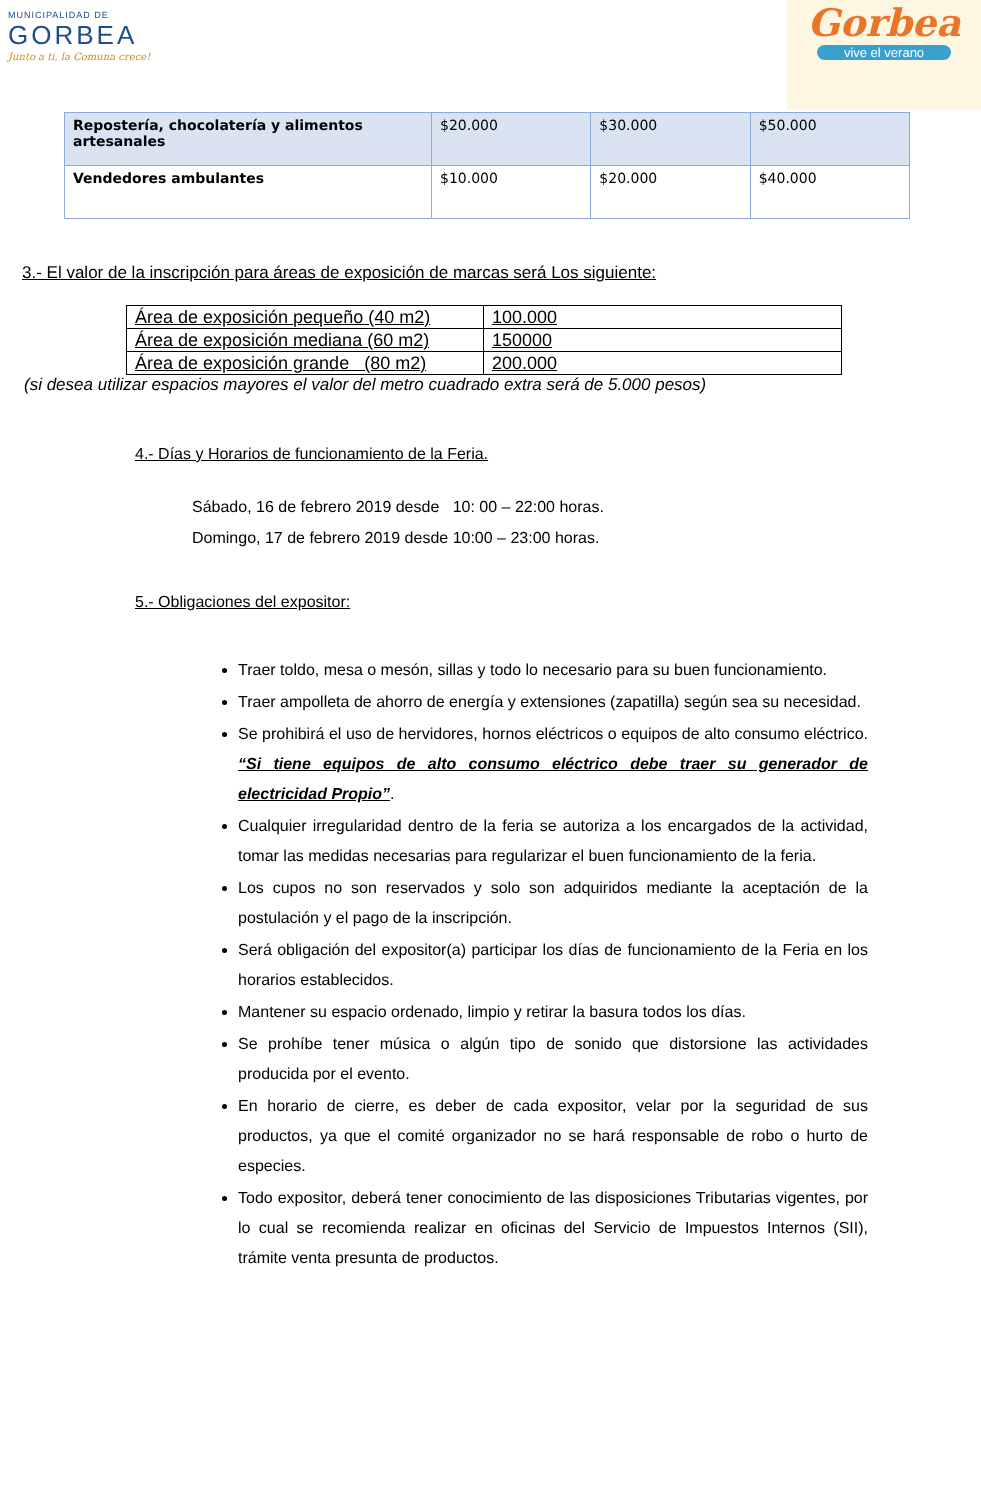MUNICIPALIDAD DE
GORBEA
Junto a ti, la Comuna crece!
Gorbea
vive el verano
| Repostería, chocolatería y alimentos artesanales | $20.000 | $30.000 | $50.000 |
| Vendedores ambulantes | $10.000 | $20.000 | $40.000 |
3.- El valor de la inscripción para áreas de exposición de marcas será Los siguiente:
| Área de exposición pequeño (40 m2) | 100.000 |
| Área de exposición mediana (60 m2) | 150000 |
| Área de exposición grande (80 m2) | 200.000 |
(si desea utilizar espacios mayores el valor del metro cuadrado extra será de 5.000 pesos)
4.- Días y Horarios de funcionamiento de la Feria.
Sábado, 16 de febrero 2019 desde 10: 00 – 22:00 horas.
Domingo, 17 de febrero 2019 desde 10:00 – 23:00 horas.
5.- Obligaciones del expositor:
Traer toldo, mesa o mesón, sillas y todo lo necesario para su buen funcionamiento.
Traer ampolleta de ahorro de energía y extensiones (zapatilla) según sea su necesidad.
Se prohibirá el uso de hervidores, hornos eléctricos o equipos de alto consumo eléctrico. “Si tiene equipos de alto consumo eléctrico debe traer su generador de electricidad Propio”.
Cualquier irregularidad dentro de la feria se autoriza a los encargados de la actividad, tomar las medidas necesarias para regularizar el buen funcionamiento de la feria.
Los cupos no son reservados y solo son adquiridos mediante la aceptación de la postulación y el pago de la inscripción.
Será obligación del expositor(a) participar los días de funcionamiento de la Feria en los horarios establecidos.
Mantener su espacio ordenado, limpio y retirar la basura todos los días.
Se prohíbe tener música o algún tipo de sonido que distorsione las actividades producida por el evento.
En horario de cierre, es deber de cada expositor, velar por la seguridad de sus productos, ya que el comité organizador no se hará responsable de robo o hurto de especies.
Todo expositor, deberá tener conocimiento de las disposiciones Tributarias vigentes, por lo cual se recomienda realizar en oficinas del Servicio de Impuestos Internos (SII), trámite venta presunta de productos.